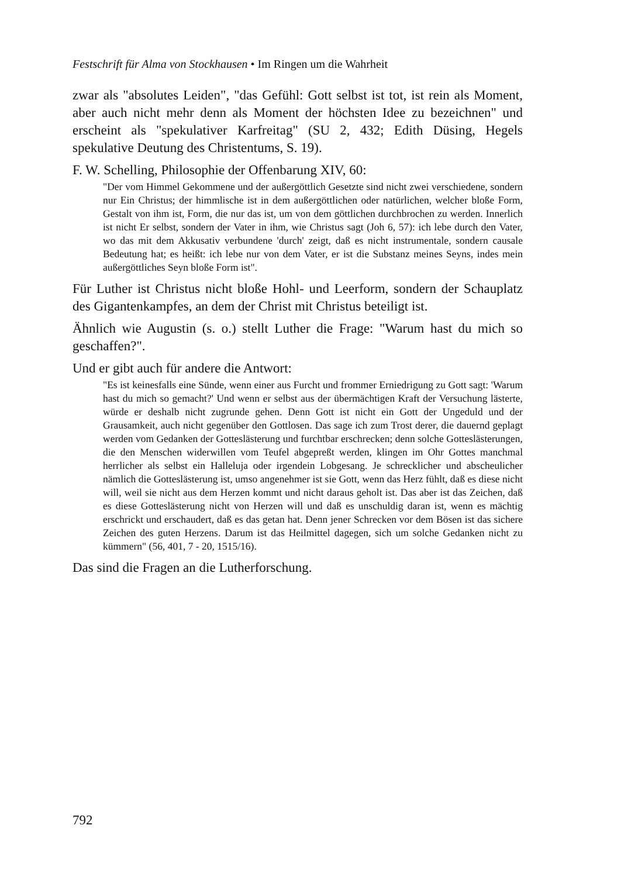Festschrift für Alma von Stockhausen • Im Ringen um die Wahrheit
zwar als "absolutes Leiden", "das Gefühl: Gott selbst ist tot, ist rein als Moment, aber auch nicht mehr denn als Moment der höchsten Idee zu bezeichnen" und erscheint als "spekulativer Karfreitag" (SU 2, 432; Edith Düsing, Hegels spekulative Deutung des Christentums, S. 19).
F. W. Schelling, Philosophie der Offenbarung XIV, 60:
"Der vom Himmel Gekommene und der außergöttlich Gesetzte sind nicht zwei verschiedene, sondern nur Ein Christus; der himmlische ist in dem außergöttlichen oder natürlichen, welcher bloße Form, Gestalt von ihm ist, Form, die nur das ist, um von dem göttlichen durchbrochen zu werden. Innerlich ist nicht Er selbst, sondern der Vater in ihm, wie Christus sagt (Joh 6, 57): ich lebe durch den Vater, wo das mit dem Akkusativ verbundene 'durch' zeigt, daß es nicht instrumentale, sondern causale Bedeutung hat; es heißt: ich lebe nur von dem Vater, er ist die Substanz meines Seyns, indes mein außergöttliches Seyn bloße Form ist".
Für Luther ist Christus nicht bloße Hohl- und Leerform, sondern der Schauplatz des Gigantenkampfes, an dem der Christ mit Christus beteiligt ist.
Ähnlich wie Augustin (s. o.) stellt Luther die Frage: "Warum hast du mich so geschaffen?".
Und er gibt auch für andere die Antwort:
"Es ist keinesfalls eine Sünde, wenn einer aus Furcht und frommer Erniedrigung zu Gott sagt: 'Warum hast du mich so gemacht?' Und wenn er selbst aus der übermächtigen Kraft der Versuchung lästerte, würde er deshalb nicht zugrunde gehen. Denn Gott ist nicht ein Gott der Ungeduld und der Grausamkeit, auch nicht gegenüber den Gottlosen. Das sage ich zum Trost derer, die dauernd geplagt werden vom Gedanken der Gotteslästerung und furchtbar erschrecken; denn solche Gotteslästerungen, die den Menschen widerwillen vom Teufel abgepreßt werden, klingen im Ohr Gottes manchmal herrlicher als selbst ein Halleluja oder irgendein Lobgesang. Je schrecklicher und abscheulicher nämlich die Gotteslästerung ist, umso angenehmer ist sie Gott, wenn das Herz fühlt, daß es diese nicht will, weil sie nicht aus dem Herzen kommt und nicht daraus geholt ist. Das aber ist das Zeichen, daß es diese Gotteslästerung nicht von Herzen will und daß es unschuldig daran ist, wenn es mächtig erschrickt und erschaudert, daß es das getan hat. Denn jener Schrecken vor dem Bösen ist das sichere Zeichen des guten Herzens. Darum ist das Heilmittel dagegen, sich um solche Gedanken nicht zu kümmern" (56, 401, 7 - 20, 1515/16).
Das sind die Fragen an die Lutherforschung.
792